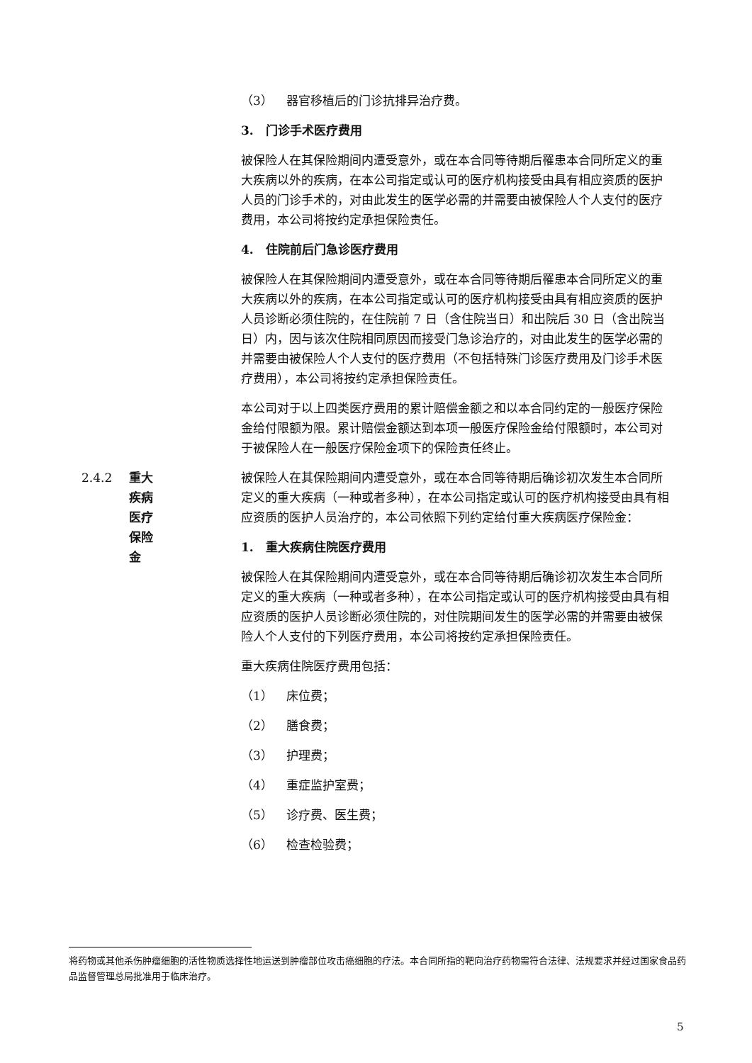（3） 器官移植后的门诊抗排异治疗费。
3.　门诊手术医疗费用
被保险人在其保险期间内遭受意外，或在本合同等待期后罹患本合同所定义的重大疾病以外的疾病，在本公司指定或认可的医疗机构接受由具有相应资质的医护人员的门诊手术的，对由此发生的医学必需的并需要由被保险人个人支付的医疗费用，本公司将按约定承担保险责任。
4.　住院前后门急诊医疗费用
被保险人在其保险期间内遭受意外，或在本合同等待期后罹患本合同所定义的重大疾病以外的疾病，在本公司指定或认可的医疗机构接受由具有相应资质的医护人员诊断必须住院的，在住院前 7 日（含住院当日）和出院后 30 日（含出院当日）内，因与该次住院相同原因而接受门急诊治疗的，对由此发生的医学必需的并需要由被保险人个人支付的医疗费用（不包括特殊门诊医疗费用及门诊手术医疗费用），本公司将按约定承担保险责任。
本公司对于以上四类医疗费用的累计赔偿金额之和以本合同约定的一般医疗保险金给付限额为限。累计赔偿金额达到本项一般医疗保险金给付限额时，本公司对于被保险人在一般医疗保险金项下的保险责任终止。
2.4.2 重大疾病医疗保险金 被保险人在其保险期间内遭受意外，或在本合同等待期后确诊初次发生本合同所定义的重大疾病（一种或者多种），在本公司指定或认可的医疗机构接受由具有相应资质的医护人员治疗的，本公司依照下列约定给付重大疾病医疗保险金：
1.　重大疾病住院医疗费用
被保险人在其保险期间内遭受意外，或在本合同等待期后确诊初次发生本合同所定义的重大疾病（一种或者多种），在本公司指定或认可的医疗机构接受由具有相应资质的医护人员诊断必须住院的，对住院期间发生的医学必需的并需要由被保险人个人支付的下列医疗费用，本公司将按约定承担保险责任。
重大疾病住院医疗费用包括：
（1） 床位费；
（2） 膳食费；
（3） 护理费；
（4） 重症监护室费；
（5） 诊疗费、医生费；
（6） 检查检验费；
将药物或其他杀伤肿瘤细胞的活性物质选择性地运送到肿瘤部位攻击癌细胞的疗法。本合同所指的靶向治疗药物需符合法律、法规要求并经过国家食品药品监督管理总局批准用于临床治疗。
5